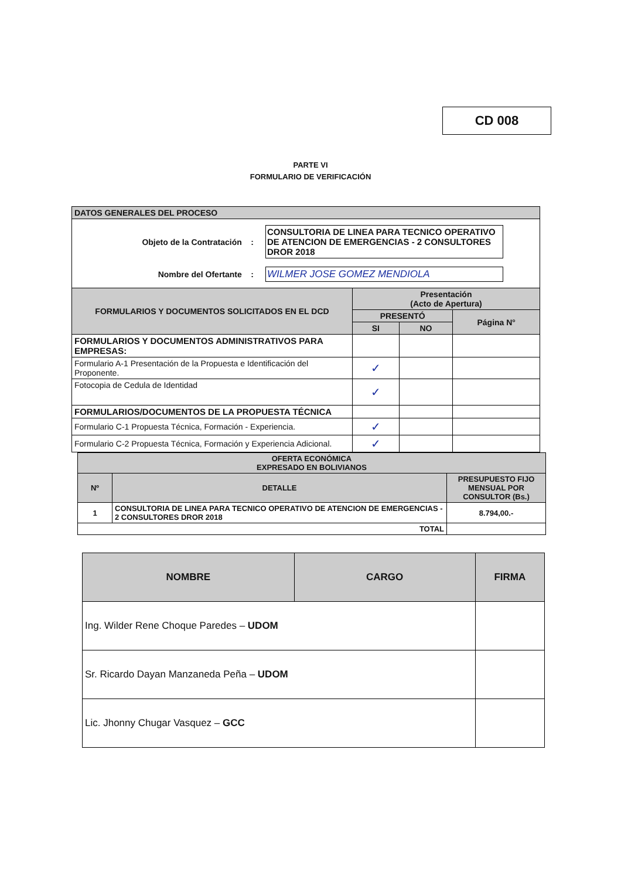CD 008
PARTE VI
FORMULARIO DE VERIFICACIÓN
| DATOS GENERALES DEL PROCESO | | | |
| Objeto de la Contratación : CONSULTORIA DE LINEA PARA TECNICO OPERATIVO DE ATENCION DE EMERGENCIAS - 2 CONSULTORES DROR 2018 Nombre del Ofertante : WILMER JOSE GOMEZ MENDIOLA | | | |
| FORMULARIOS Y DOCUMENTOS SOLICITADOS EN EL DCD | Presentación (Acto de Apertura) | | |
| | PRESENTÓ | | Página N° |
| | SI | NO | |
| FORMULARIOS Y DOCUMENTOS ADMINISTRATIVOS PARA EMPRESAS: | | | |
| Formulario A-1 Presentación de la Propuesta e Identificación del Proponente. | ✓ | | |
| Fotocopia de Cedula de Identidad | ✓ | | |
| FORMULARIOS/DOCUMENTOS DE LA PROPUESTA TÉCNICA | | | |
| Formulario C-1 Propuesta Técnica, Formación - Experiencia. | ✓ | | |
| Formulario C-2 Propuesta Técnica, Formación y Experiencia Adicional. | ✓ | | |
| OFERTA ECONÓMICA EXPRESADO EN BOLIVIANOS | | |
| Nº | DETALLE | PRESUPUESTO FIJO MENSUAL POR CONSULTOR (Bs.) |
| 1 | CONSULTORIA DE LINEA PARA TECNICO OPERATIVO DE ATENCION DE EMERGENCIAS - 2 CONSULTORES DROR 2018 | 8.794,00.- |
| TOTAL | | |
| NOMBRE | CARGO | FIRMA |
| Ing. Wilder Rene Choque Paredes – UDOM | | |
| Sr. Ricardo Dayan Manzaneda Peña – UDOM | | |
| Lic. Jhonny Chugar Vasquez – GCC | | |